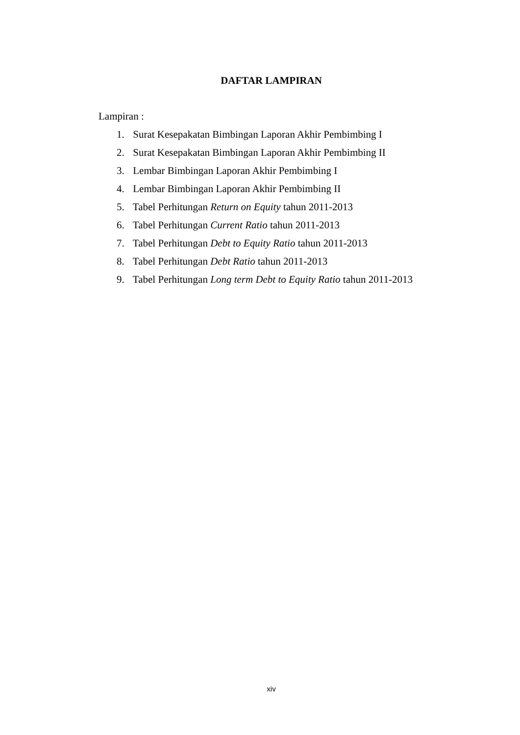DAFTAR LAMPIRAN
Lampiran :
1. Surat Kesepakatan Bimbingan Laporan Akhir Pembimbing I
2. Surat Kesepakatan Bimbingan Laporan Akhir Pembimbing II
3. Lembar Bimbingan Laporan Akhir Pembimbing I
4. Lembar Bimbingan Laporan Akhir Pembimbing II
5. Tabel Perhitungan Return on Equity tahun 2011-2013
6. Tabel Perhitungan Current Ratio tahun 2011-2013
7. Tabel Perhitungan Debt to Equity Ratio tahun 2011-2013
8. Tabel Perhitungan Debt Ratio tahun 2011-2013
9. Tabel Perhitungan Long term Debt to Equity Ratio tahun 2011-2013
xiv